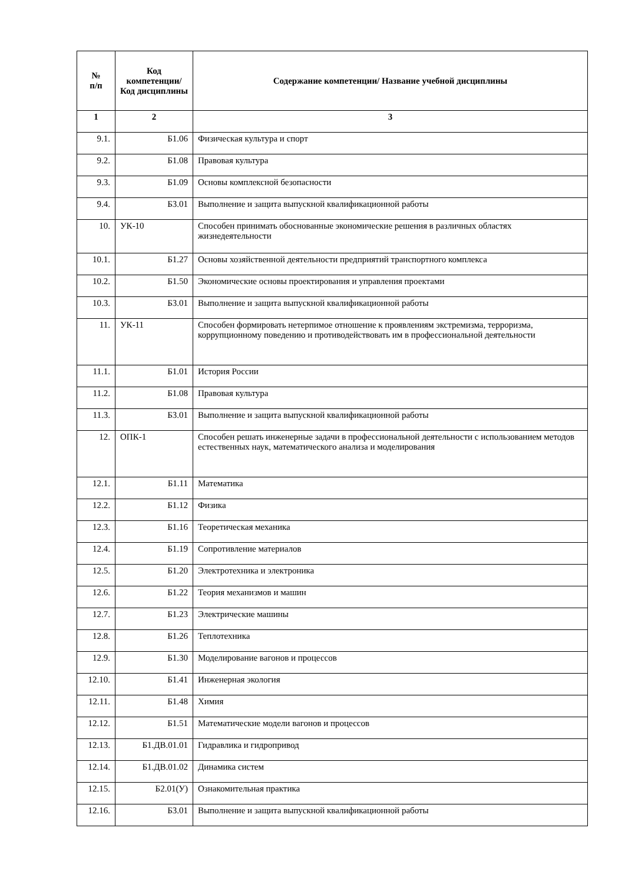| № п/п | Код компетенции/ Код дисциплины | Содержание компетенции/ Название учебной дисциплины |
| --- | --- | --- |
| 1 | 2 | 3 |
| 9.1. | Б1.06 | Физическая культура и спорт |
| 9.2. | Б1.08 | Правовая культура |
| 9.3. | Б1.09 | Основы комплексной безопасности |
| 9.4. | Б3.01 | Выполнение и защита выпускной квалификационной работы |
| 10. | УК-10 | Способен принимать обоснованные экономические решения в различных областях жизнедеятельности |
| 10.1. | Б1.27 | Основы хозяйственной деятельности предприятий транспортного комплекса |
| 10.2. | Б1.50 | Экономические основы проектирования и управления проектами |
| 10.3. | Б3.01 | Выполнение и защита выпускной квалификационной работы |
| 11. | УК-11 | Способен формировать нетерпимое отношение к проявлениям экстремизма, терроризма, коррупционному поведению и противодействовать им в профессиональной деятельности |
| 11.1. | Б1.01 | История России |
| 11.2. | Б1.08 | Правовая культура |
| 11.3. | Б3.01 | Выполнение и защита выпускной квалификационной работы |
| 12. | ОПК-1 | Способен решать инженерные задачи в профессиональной деятельности с использованием методов естественных наук, математического анализа и моделирования |
| 12.1. | Б1.11 | Математика |
| 12.2. | Б1.12 | Физика |
| 12.3. | Б1.16 | Теоретическая механика |
| 12.4. | Б1.19 | Сопротивление материалов |
| 12.5. | Б1.20 | Электротехника и электроника |
| 12.6. | Б1.22 | Теория механизмов и машин |
| 12.7. | Б1.23 | Электрические машины |
| 12.8. | Б1.26 | Теплотехника |
| 12.9. | Б1.30 | Моделирование вагонов и процессов |
| 12.10. | Б1.41 | Инженерная экология |
| 12.11. | Б1.48 | Химия |
| 12.12. | Б1.51 | Математические модели вагонов и процессов |
| 12.13. | Б1.ДВ.01.01 | Гидравлика и гидропривод |
| 12.14. | Б1.ДВ.01.02 | Динамика систем |
| 12.15. | Б2.01(У) | Ознакомительная практика |
| 12.16. | Б3.01 | Выполнение и защита выпускной квалификационной работы |